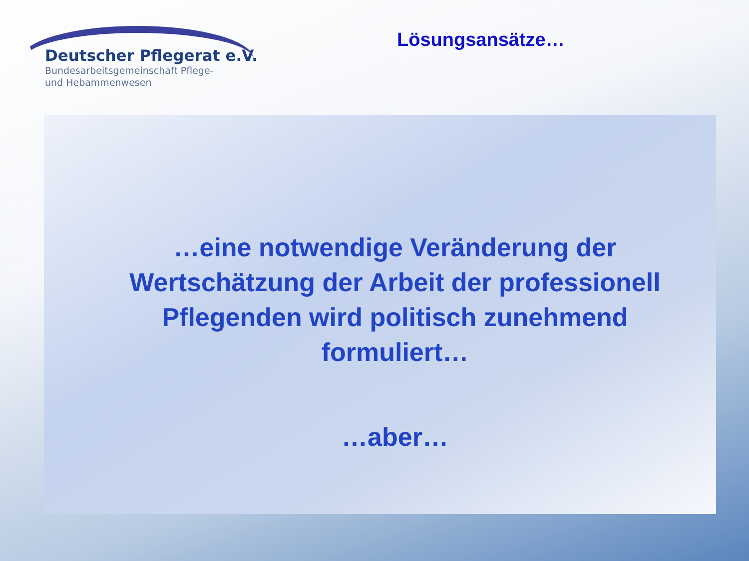Deutscher Pflegerat e.V.
Bundesarbeitsgemeinschaft Pflege-
und Hebammenwesen
Lösungsansätze…
…eine notwendige Veränderung der Wertschätzung der Arbeit der professionell Pflegenden wird politisch zunehmend formuliert…
…aber…